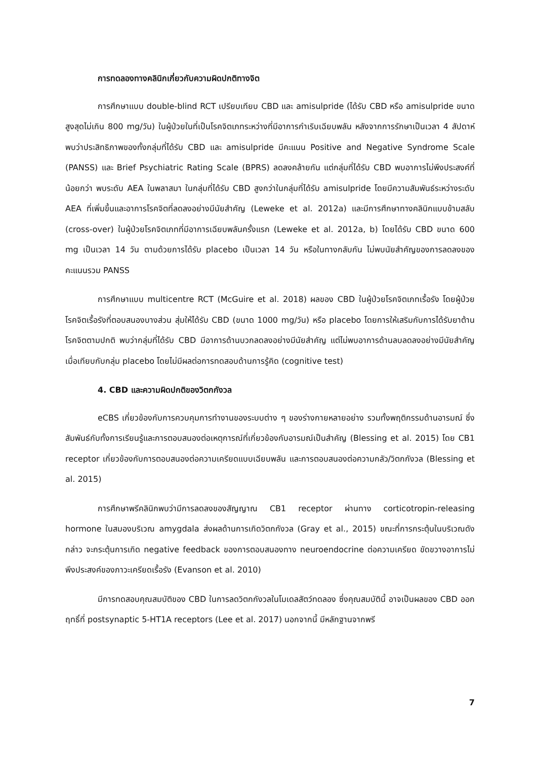การทดลองทางคลินิกเกี่ยวกับความผิดปกติทางจิต
การศึกษาแบบ double-blind RCT เปรียบเทียบ CBD และ amisulpride (ได้รับ CBD หรือ amisulpride ขนาดสูงสุดไม่เกิน 800 mg/วัน) ในผู้ป่วยในที่เป็นโรคจิตเภทระหว่างที่มีอาการกำเริบเฉียบพลัน หลังจากการรักษาเป็นเวลา 4 สัปดาห์ พบว่าประสิทธิภาพของทั้งกลุ่มที่ได้รับ CBD และ amisulpride มีคะแนน Positive and Negative Syndrome Scale (PANSS) และ Brief Psychiatric Rating Scale (BPRS) ลดลงคล้ายกัน แต่กลุ่มที่ได้รับ CBD พบอาการไม่พึงประสงค์ที่น้อยกว่า พบระดับ AEA ในพลาสมา ในกลุ่มที่ได้รับ CBD สูงกว่าในกลุ่มที่ได้รับ amisulpride โดยมีความสัมพันธ์ระหว่างระดับ AEA ที่เพิ่มขึ้นและอาการโรคจิตที่ลดลงอย่างมีนัยสำคัญ (Leweke et al. 2012a) และมีการศึกษาทางคลินิกแบบข้ามสลับ (cross-over) ในผู้ป่วยโรคจิตเภทที่มีอาการเฉียบพลันครั้งแรก (Leweke et al. 2012a, b) โดยได้รับ CBD ขนาด 600 mg เป็นเวลา 14 วัน ตามด้วยการได้รับ placebo เป็นเวลา 14 วัน หรือในทางกลับกัน ไม่พบนัยสำคัญของการลดลงของคะแนนรวม PANSS
การศึกษาแบบ multicentre RCT (McGuire et al. 2018) ผลของ CBD ในผู้ป่วยโรคจิตเภทเรื้อรัง โดยผู้ป่วยโรคจิตเรื้อรังที่ตอบสนองบางส่วน สุ่มให้ได้รับ CBD (ขนาด 1000 mg/วัน) หรือ placebo โดยการให้เสริมกับการได้รับยาต้านโรคจิตตามปกติ พบว่ากลุ่มที่ได้รับ CBD มีอาการด้านบวกลดลงอย่างมีนัยสำคัญ แต่ไม่พบอาการด้านลบลดลงอย่างมีนัยสำคัญ เมื่อเทียบกับกลุ่ม placebo โดยไม่มีผลต่อการทดสอบด้านการรู้คิด (cognitive test)
4. CBD และความผิดปกติของวิตกกังวล
eCBS เกี่ยวข้องกับการควบคุมการทำงานของระบบต่าง ๆ ของร่างกายหลายอย่าง รวมทั้งพฤติกรรมด้านอารมณ์ ซึ่งสัมพันธ์กับทั้งการเรียนรู้และการตอบสนองต่อเหตุการณ์ที่เกี่ยวข้องกับอารมณ์เป็นสำคัญ (Blessing et al. 2015) โดย CB1 receptor เกี่ยวข้องกับการตอบสนองต่อความเครียดแบบเฉียบพลัน และการตอบสนองต่อความกลัว/วิตกกังวล (Blessing et al. 2015)
การศึกษาพรีคลินิกพบว่ามีการลดลงของสัญญาณ CB1 receptor ผ่านทาง corticotropin-releasing hormone ในสมองบริเวณ amygdala ส่งผลด้านการเกิดวิตกกังวล (Gray et al., 2015) ขณะที่การกระตุ้นในบริเวณดังกล่าว จะกระตุ้นการเกิด negative feedback ของการตอบสนองทาง neuroendocrine ต่อความเครียด ขัดขวางอาการไม่พึงประสงค์ของภาวะเครียดเรื้อรัง (Evanson et al. 2010)
มีการทดสอบคุณสมบัติของ CBD ในการลดวิตกกังวลในโมเดลสัตว์ทดลอง ซึ่งคุณสมบัตินี้ อาจเป็นผลของ CBD ออกฤทธิ์ที่ postsynaptic 5-HT1A receptors (Lee et al. 2017) นอกจากนี้ มีหลักฐานจากพรี
7